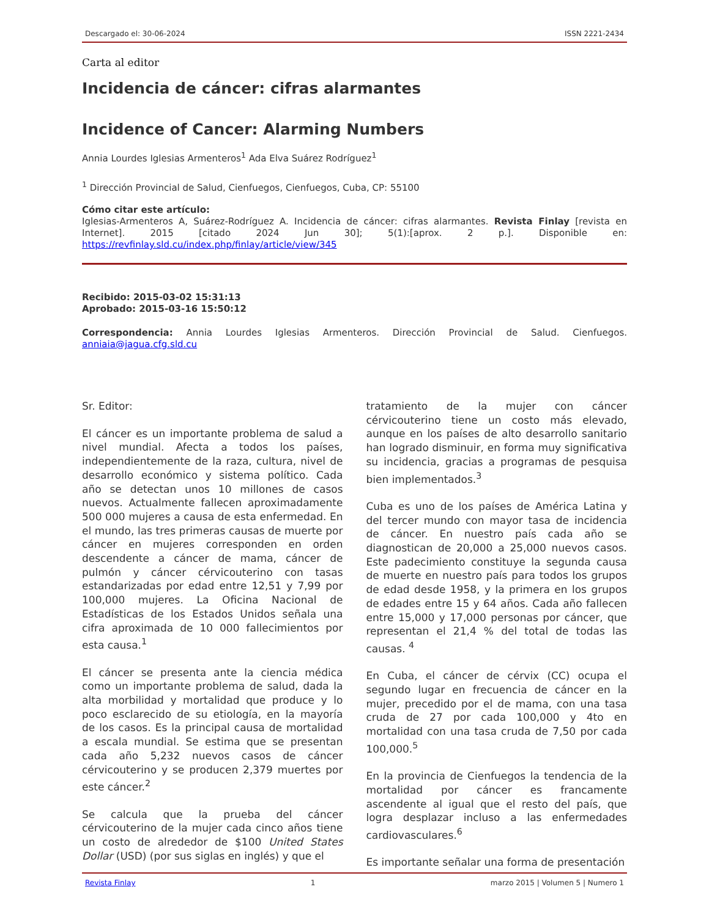Descargado el: 30-06-2024 ISSN 2221-2434
Carta al editor
Incidencia de cáncer: cifras alarmantes
Incidence of Cancer: Alarming Numbers
Annia Lourdes Iglesias Armenteros<sup>1</sup> Ada Elva Suárez Rodríguez<sup>1</sup>
<sup>1</sup> Dirección Provincial de Salud, Cienfuegos, Cienfuegos, Cuba, CP: 55100
Cómo citar este artículo:
Iglesias-Armenteros A, Suárez-Rodríguez A. Incidencia de cáncer: cifras alarmantes. Revista Finlay [revista en Internet]. 2015 [citado 2024 Jun 30]; 5(1):[aprox. 2 p.]. Disponible en: https://revfinlay.sld.cu/index.php/finlay/article/view/345
Recibido: 2015-03-02 15:31:13
Aprobado: 2015-03-16 15:50:12
Correspondencia: Annia Lourdes Iglesias Armenteros. Dirección Provincial de Salud. Cienfuegos. anniaia@jagua.cfg.sld.cu
Sr. Editor:
El cáncer es un importante problema de salud a nivel mundial. Afecta a todos los países, independientemente de la raza, cultura, nivel de desarrollo económico y sistema político. Cada año se detectan unos 10 millones de casos nuevos. Actualmente fallecen aproximadamente 500 000 mujeres a causa de esta enfermedad. En el mundo, las tres primeras causas de muerte por cáncer en mujeres corresponden en orden descendente a cáncer de mama, cáncer de pulmón y cáncer cérvicouterino con tasas estandarizadas por edad entre 12,51 y 7,99 por 100,000 mujeres. La Oficina Nacional de Estadísticas de los Estados Unidos señala una cifra aproximada de 10 000 fallecimientos por esta causa.<sup>1</sup>
El cáncer se presenta ante la ciencia médica como un importante problema de salud, dada la alta morbilidad y mortalidad que produce y lo poco esclarecido de su etiología, en la mayoría de los casos. Es la principal causa de mortalidad a escala mundial. Se estima que se presentan cada año 5,232 nuevos casos de cáncer cérvicouterino y se producen 2,379 muertes por este cáncer.<sup>2</sup>
Se calcula que la prueba del cáncer cérvicouterino de la mujer cada cinco años tiene un costo de alrededor de $100 United States Dollar (USD) (por sus siglas en inglés) y que el
tratamiento de la mujer con cáncer cérvicouterino tiene un costo más elevado, aunque en los países de alto desarrollo sanitario han logrado disminuir, en forma muy significativa su incidencia, gracias a programas de pesquisa bien implementados.<sup>3</sup>
Cuba es uno de los países de América Latina y del tercer mundo con mayor tasa de incidencia de cáncer. En nuestro país cada año se diagnostican de 20,000 a 25,000 nuevos casos. Este padecimiento constituye la segunda causa de muerte en nuestro país para todos los grupos de edad desde 1958, y la primera en los grupos de edades entre 15 y 64 años. Cada año fallecen entre 15,000 y 17,000 personas por cáncer, que representan el 21,4 % del total de todas las causas. <sup>4</sup>
En Cuba, el cáncer de cérvix (CC) ocupa el segundo lugar en frecuencia de cáncer en la mujer, precedido por el de mama, con una tasa cruda de 27 por cada 100,000 y 4to en mortalidad con una tasa cruda de 7,50 por cada 100,000.<sup>5</sup>
En la provincia de Cienfuegos la tendencia de la mortalidad por cáncer es francamente ascendente al igual que el resto del país, que logra desplazar incluso a las enfermedades cardiovasculares.<sup>6</sup>
Es importante señalar una forma de presentación
Revista Finlay 1 marzo 2015 | Volumen 5 | Numero 1